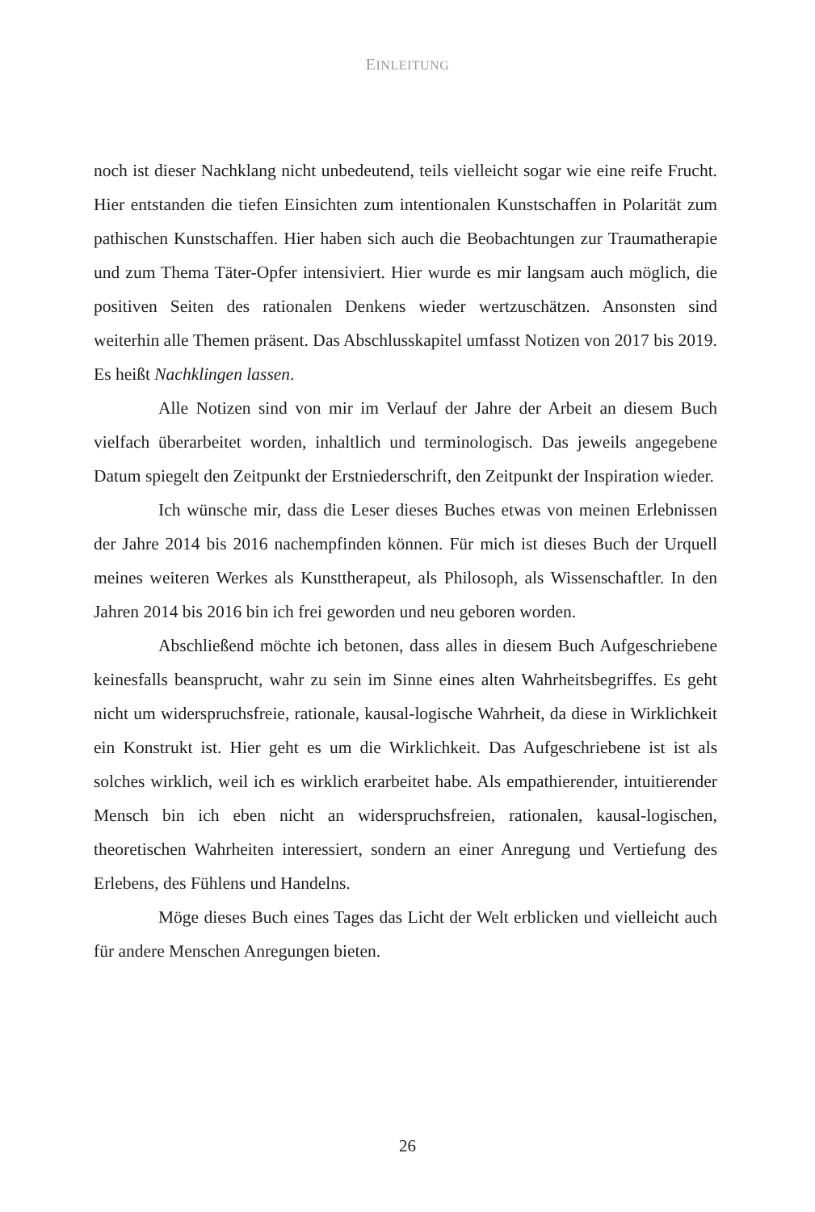EINLEITUNG
noch ist dieser Nachklang nicht unbedeutend, teils vielleicht sogar wie eine reife Frucht. Hier entstanden die tiefen Einsichten zum intentionalen Kunstschaffen in Polarität zum pathischen Kunstschaffen. Hier haben sich auch die Beobachtungen zur Traumatherapie und zum Thema Täter-Opfer intensiviert. Hier wurde es mir langsam auch möglich, die positiven Seiten des rationalen Denkens wieder wertzuschätzen. Ansonsten sind weiterhin alle Themen präsent. Das Abschlusskapitel umfasst Notizen von 2017 bis 2019. Es heißt Nachklingen lassen.
Alle Notizen sind von mir im Verlauf der Jahre der Arbeit an diesem Buch vielfach überarbeitet worden, inhaltlich und terminologisch. Das jeweils angegebene Datum spiegelt den Zeitpunkt der Erstniederschrift, den Zeitpunkt der Inspiration wieder.
Ich wünsche mir, dass die Leser dieses Buches etwas von meinen Erlebnissen der Jahre 2014 bis 2016 nachempfinden können. Für mich ist dieses Buch der Urquell meines weiteren Werkes als Kunsttherapeut, als Philosoph, als Wissenschaftler. In den Jahren 2014 bis 2016 bin ich frei geworden und neu geboren worden.
Abschließend möchte ich betonen, dass alles in diesem Buch Aufgeschriebene keinesfalls beansprucht, wahr zu sein im Sinne eines alten Wahrheitsbegriffes. Es geht nicht um widerspruchsfreie, rationale, kausal-logische Wahrheit, da diese in Wirklichkeit ein Konstrukt ist. Hier geht es um die Wirklichkeit. Das Aufgeschriebene ist ist als solches wirklich, weil ich es wirklich erarbeitet habe. Als empathierender, intuitierender Mensch bin ich eben nicht an widerspruchsfreien, rationalen, kausal-logischen, theoretischen Wahrheiten interessiert, sondern an einer Anregung und Vertiefung des Erlebens, des Fühlens und Handelns.
Möge dieses Buch eines Tages das Licht der Welt erblicken und vielleicht auch für andere Menschen Anregungen bieten.
26